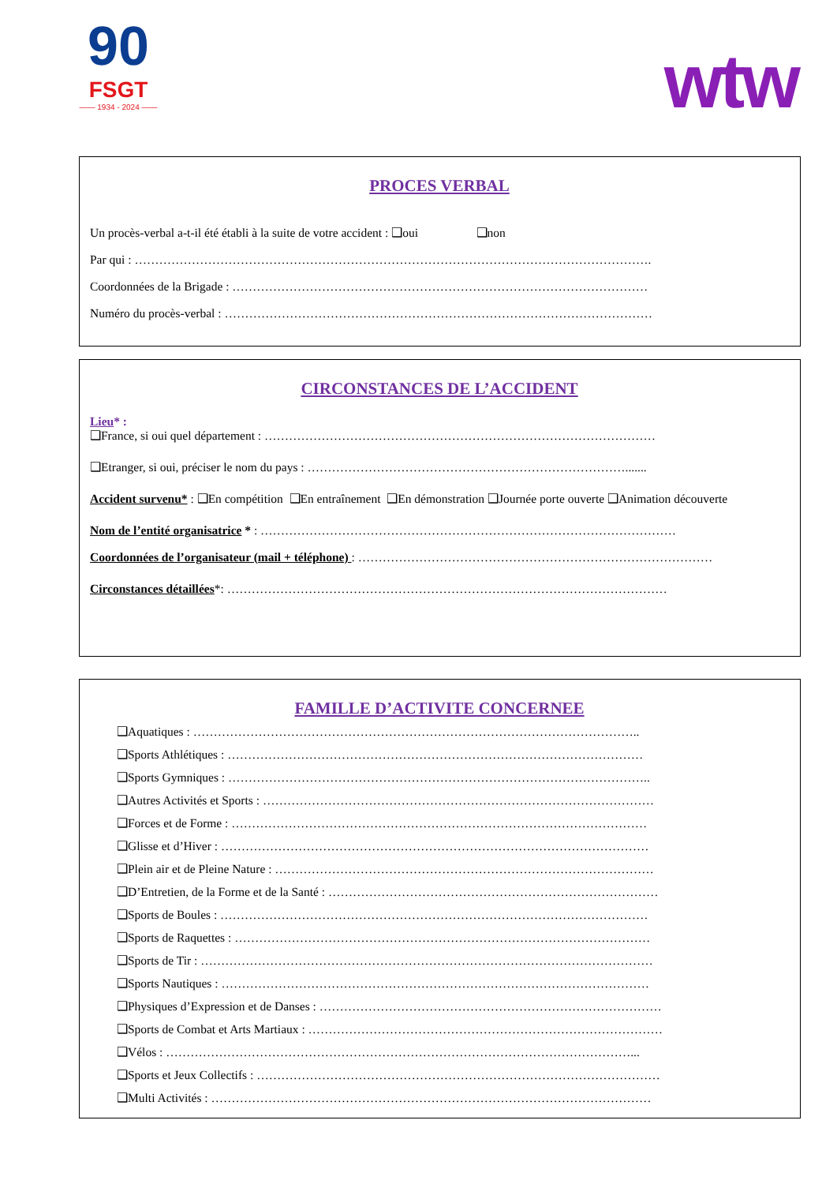90
FSGT
—— 1934 - 2024 ——
wtw
PROCES VERBAL
Un procès-verbal a-t-il été établi à la suite de votre accident : ❑oui ❑non
Par qui : ……………………………………………………………………………………………………………….
Coordonnées de la Brigade : …………………………………………………………………………………………
Numéro du procès-verbal : ……………………………………………………………………………………………
CIRCONSTANCES DE L’ACCIDENT
Lieu* :
❑France, si oui quel département : ……………………………………………………………………………………
❑Etranger, si oui, préciser le nom du pays : …………………………………………………………………….......
Accident survenu* : ❑En compétition ❑En entraînement ❑En démonstration ❑Journée porte ouverte ❑Animation découverte
Nom de l’entité organisatrice * : …………………………………………………………………………………………
Coordonnées de l’organisateur (mail + téléphone) : ……………………………………………………………………………
Circonstances détaillées*: ………………………………………………………………………………………………
FAMILLE D’ACTIVITE CONCERNEE
❑Aquatiques : ………………………………………………………………………………………………..
❑Sports Athlétiques : …………………………………………………………………………………………
❑Sports Gymniques : …………………………………………………………………………………………..
❑Autres Activités et Sports : ……………………………………………………………………………………
❑Forces et de Forme : …………………………………………………………………………………………
❑Glisse et d’Hiver : ……………………………………………………………………………………………
❑Plein air et de Pleine Nature : …………………………………………………………………………………
❑D’Entretien, de la Forme et de la Santé : ………………………………………………………………………
❑Sports de Boules : ……………………………………………………………………………………………
❑Sports de Raquettes : …………………………………………………………………………………………
❑Sports de Tir : …………………………………………………………………………………………………
❑Sports Nautiques : ……………………………………………………………………………………………
❑Physiques d’Expression et de Danses : …………………………………………………………………………
❑Sports de Combat et Arts Martiaux : ……………………………………………………………………………
❑Vélos : ……………………………………………………………………………………………………...
❑Sports et Jeux Collectifs : ………………………………………………………………………………………
❑Multi Activités : ………………………………………………………………………………………………